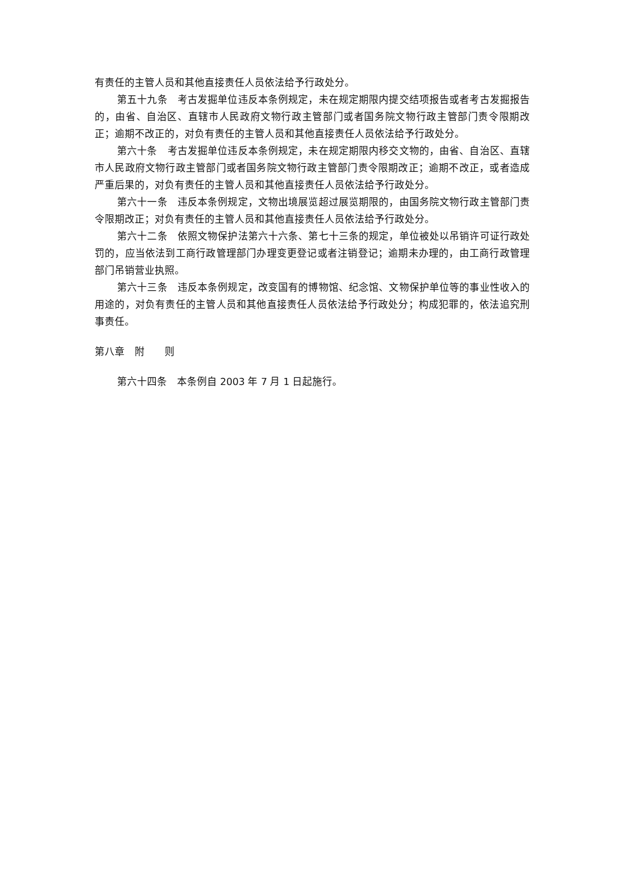有责任的主管人员和其他直接责任人员依法给予行政处分。
第五十九条　考古发掘单位违反本条例规定，未在规定期限内提交结项报告或者考古发掘报告的，由省、自治区、直辖市人民政府文物行政主管部门或者国务院文物行政主管部门责令限期改正；逾期不改正的，对负有责任的主管人员和其他直接责任人员依法给予行政处分。
第六十条　考古发掘单位违反本条例规定，未在规定期限内移交文物的，由省、自治区、直辖市人民政府文物行政主管部门或者国务院文物行政主管部门责令限期改正；逾期不改正，或者造成严重后果的，对负有责任的主管人员和其他直接责任人员依法给予行政处分。
第六十一条　违反本条例规定，文物出境展览超过展览期限的，由国务院文物行政主管部门责令限期改正；对负有责任的主管人员和其他直接责任人员依法给予行政处分。
第六十二条　依照文物保护法第六十六条、第七十三条的规定，单位被处以吊销许可证行政处罚的，应当依法到工商行政管理部门办理变更登记或者注销登记；逾期未办理的，由工商行政管理部门吊销营业执照。
第六十三条　违反本条例规定，改变国有的博物馆、纪念馆、文物保护单位等的事业性收入的用途的，对负有责任的主管人员和其他直接责任人员依法给予行政处分；构成犯罪的，依法追究刑事责任。
第八章　附　　则
第六十四条　本条例自 2003 年 7 月 1 日起施行。